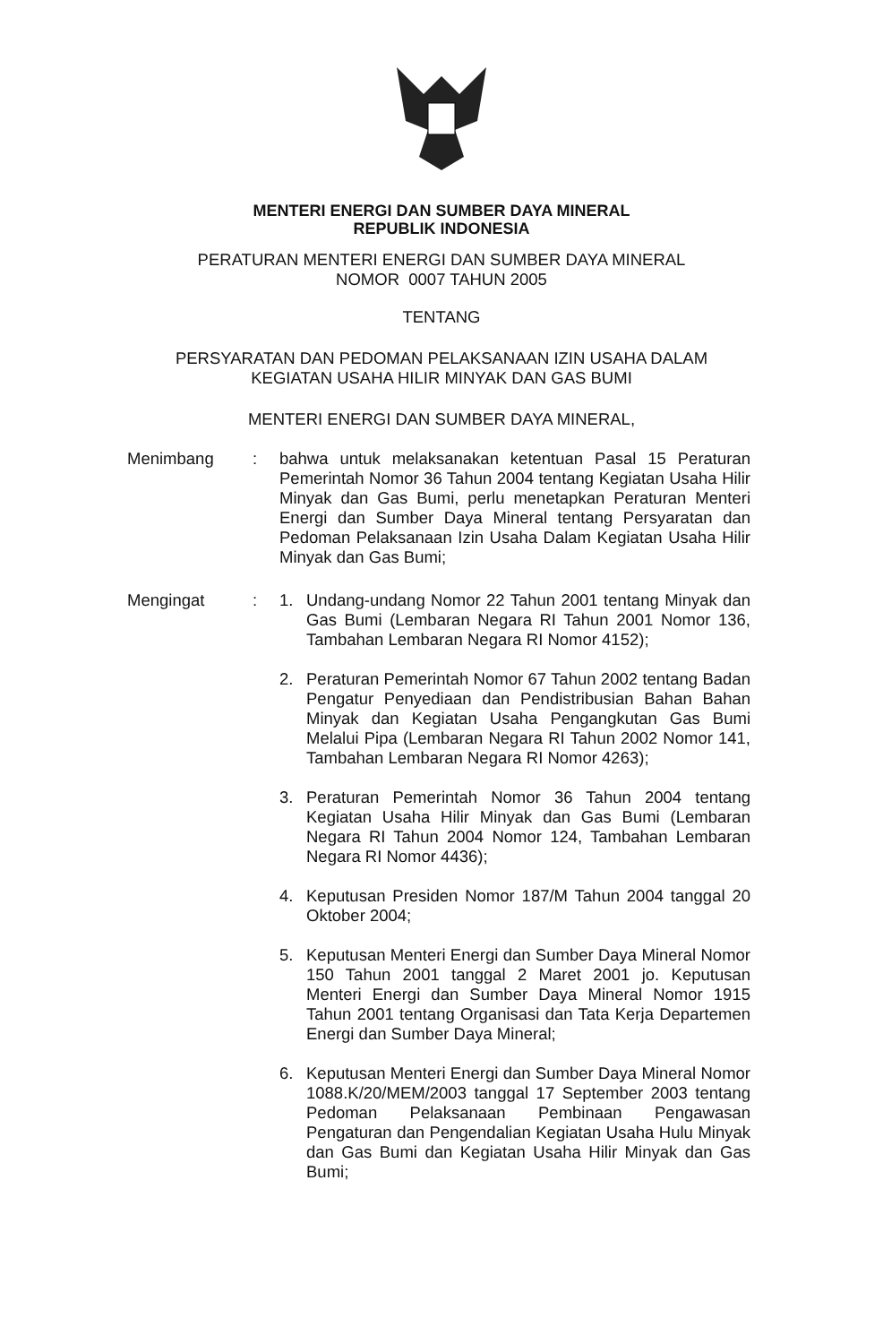MENTERI ENERGI DAN SUMBER DAYA MINERAL
REPUBLIK INDONESIA
PERATURAN MENTERI ENERGI DAN SUMBER DAYA MINERAL
NOMOR 0007 TAHUN 2005
TENTANG
PERSYARATAN DAN PEDOMAN PELAKSANAAN IZIN USAHA DALAM
KEGIATAN USAHA HILIR MINYAK DAN GAS BUMI
MENTERI ENERGI DAN SUMBER DAYA MINERAL,
Menimbang : bahwa untuk melaksanakan ketentuan Pasal 15 Peraturan Pemerintah Nomor 36 Tahun 2004 tentang Kegiatan Usaha Hilir Minyak dan Gas Bumi, perlu menetapkan Peraturan Menteri Energi dan Sumber Daya Mineral tentang Persyaratan dan Pedoman Pelaksanaan Izin Usaha Dalam Kegiatan Usaha Hilir Minyak dan Gas Bumi;
Mengingat : 1. Undang-undang Nomor 22 Tahun 2001 tentang Minyak dan Gas Bumi (Lembaran Negara RI Tahun 2001 Nomor 136, Tambahan Lembaran Negara RI Nomor 4152);
2. Peraturan Pemerintah Nomor 67 Tahun 2002 tentang Badan Pengatur Penyediaan dan Pendistribusian Bahan Bahan Minyak dan Kegiatan Usaha Pengangkutan Gas Bumi Melalui Pipa (Lembaran Negara RI Tahun 2002 Nomor 141, Tambahan Lembaran Negara RI Nomor 4263);
3. Peraturan Pemerintah Nomor 36 Tahun 2004 tentang Kegiatan Usaha Hilir Minyak dan Gas Bumi (Lembaran Negara RI Tahun 2004 Nomor 124, Tambahan Lembaran Negara RI Nomor 4436);
4. Keputusan Presiden Nomor 187/M Tahun 2004 tanggal 20 Oktober 2004;
5. Keputusan Menteri Energi dan Sumber Daya Mineral Nomor 150 Tahun 2001 tanggal 2 Maret 2001 jo. Keputusan Menteri Energi dan Sumber Daya Mineral Nomor 1915 Tahun 2001 tentang Organisasi dan Tata Kerja Departemen Energi dan Sumber Daya Mineral;
6. Keputusan Menteri Energi dan Sumber Daya Mineral Nomor 1088.K/20/MEM/2003 tanggal 17 September 2003 tentang Pedoman Pelaksanaan Pembinaan Pengawasan Pengaturan dan Pengendalian Kegiatan Usaha Hulu Minyak dan Gas Bumi dan Kegiatan Usaha Hilir Minyak dan Gas Bumi;